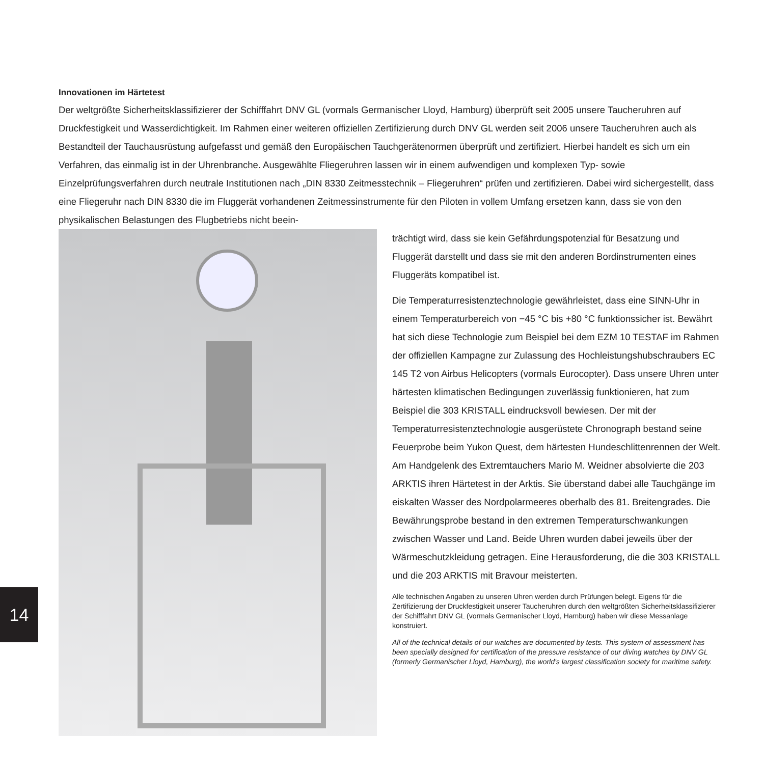Innovationen im Härtetest
Der weltgrößte Sicherheitsklassifizierer der Schifffahrt DNV GL (vormals Germanischer Lloyd, Hamburg) überprüft seit 2005 unsere Taucheruhren auf Druckfestigkeit und Wasserdichtigkeit. Im Rahmen einer weiteren offiziellen Zertifizierung durch DNV GL werden seit 2006 unsere Taucheruhren auch als Bestandteil der Tauchausrüstung aufgefasst und gemäß den Europäischen Tauchgerätenormen überprüft und zertifiziert. Hierbei handelt es sich um ein Verfahren, das einmalig ist in der Uhrenbranche. Ausgewählte Fliegeruhren lassen wir in einem aufwendigen und komplexen Typ- sowie Einzelprüfungsverfahren durch neutrale Institutionen nach „DIN 8330 Zeitmesstechnik – Fliegeruhren“ prüfen und zertifizieren. Dabei wird sichergestellt, dass eine Fliegeruhr nach DIN 8330 die im Fluggerät vorhandenen Zeitmessinstrumente für den Piloten in vollem Umfang ersetzen kann, dass sie von den physikalischen Belastungen des Flugbetriebs nicht beein-
trächtigt wird, dass sie kein Gefährdungspotenzial für Besatzung und Fluggerät darstellt und dass sie mit den anderen Bordinstrumenten eines Fluggeräts kompatibel ist.
Die Temperaturresistenztechnologie gewährleistet, dass eine SINN-Uhr in einem Temperaturbereich von −45 °C bis +80 °C funktionssicher ist. Bewährt hat sich diese Technologie zum Beispiel bei dem EZM 10 TESTAF im Rahmen der offiziellen Kampagne zur Zulassung des Hochleistungshubschraubers EC 145 T2 von Airbus Helicopters (vormals Eurocopter). Dass unsere Uhren unter härtesten klimatischen Bedingungen zuverlässig funktionieren, hat zum Beispiel die 303 KRISTALL eindrucksvoll bewiesen. Der mit der Temperaturresistenztechnologie ausgerüstete Chronograph bestand seine Feuerprobe beim Yukon Quest, dem härtesten Hundeschlittenrennen der Welt. Am Handgelenk des Extremtauchers Mario M. Weidner absolvierte die 203 ARKTIS ihren Härtetest in der Arktis. Sie überstand dabei alle Tauchgänge im eiskalten Wasser des Nordpolarmeeres oberhalb des 81. Breitengrades. Die Bewährungsprobe bestand in den extremen Temperaturschwankungen zwischen Wasser und Land. Beide Uhren wurden dabei jeweils über der Wärmeschutzkleidung getragen. Eine Herausforderung, die die 303 KRISTALL und die 203 ARKTIS mit Bravour meisterten.
Alle technischen Angaben zu unseren Uhren werden durch Prüfungen belegt. Eigens für die Zertifizierung der Druckfestigkeit unserer Taucheruhren durch den weltgrößten Sicherheitsklassifizierer der Schifffahrt DNV GL (vormals Germanischer Lloyd, Hamburg) haben wir diese Messanlage konstruiert.
All of the technical details of our watches are documented by tests. This system of assessment has been specially designed for certification of the pressure resistance of our diving watches by DNV GL (formerly Germanischer Lloyd, Hamburg), the world’s largest classification society for maritime safety.
14